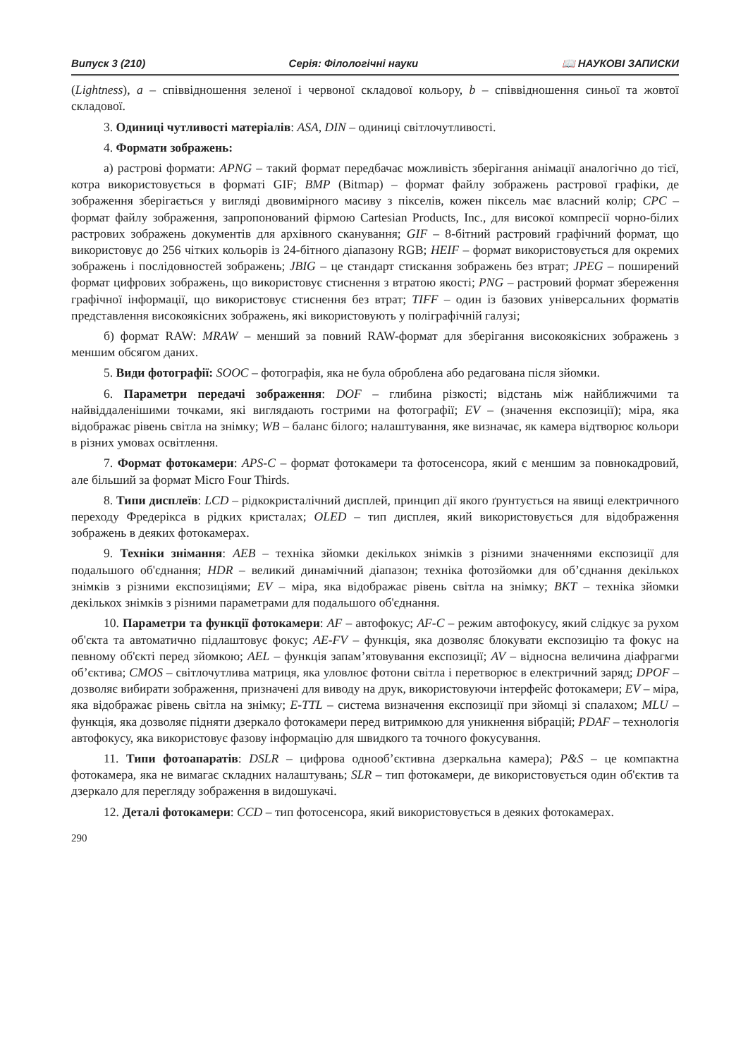Випуск 3 (210) Серія: Філологічні науки 📖 НАУКОВІ ЗАПИСКИ
(Lightness), a – співвідношення зеленої і червоної складової кольору, b – співвідношення синьої та жовтої складової.
3. Одиниці чутливості матеріалів: ASA, DIN – одиниці світлочутливості.
4. Формати зображень:
а) растрові формати: APNG – такий формат передбачає можливість зберігання анімації аналогічно до тієї, котра використовується в форматі GIF; BMP (Bitmap) – формат файлу зображень растрової графіки, де зображення зберігається у вигляді двовимірного масиву з пікселів, кожен піксель має власний колір; CPC – формат файлу зображення, запропонований фірмою Cartesian Products, Inc., для високої компресії чорно-білих растрових зображень документів для архівного сканування; GIF – 8-бітний растровий графічний формат, що використовує до 256 чітких кольорів із 24-бітного діапазону RGB; HEIF – формат використовується для окремих зображень і послідовностей зображень; JBIG – це стандарт стискання зображень без втрат; JPEG – поширений формат цифрових зображень, що використовує стиснення з втратою якості; PNG – растровий формат збереження графічної інформації, що використовує стиснення без втрат; TIFF – один із базових універсальних форматів представлення високоякісних зображень, які використовують у поліграфічній галузі;
б) формат RAW: MRAW – менший за повний RAW-формат для зберігання високоякісних зображень з меншим обсягом даних.
5. Види фотографії: SOOC – фотографія, яка не була оброблена або редагована після зйомки.
6. Параметри передачі зображення: DOF – глибина різкості; відстань між найближчими та найвіддаленішими точками, які виглядають гострими на фотографії; EV – (значення експозиції); міра, яка відображає рівень світла на знімку; WB – баланс білого; налаштування, яке визначає, як камера відтворює кольори в різних умовах освітлення.
7. Формат фотокамери: APS-C – формат фотокамери та фотосенсора, який є меншим за повнокадровий, але більший за формат Micro Four Thirds.
8. Типи дисплеїв: LCD – рідкокристалічний дисплей, принцип дії якого ґрунтується на явищі електричного переходу Фредерікса в рідких кристалах; OLED – тип дисплея, який використовується для відображення зображень в деяких фотокамерах.
9. Техніки знімання: AEB – техніка зйомки декількох знімків з різними значеннями експозиції для подальшого об'єднання; HDR – великий динамічний діапазон; техніка фотозйомки для об’єднання декількох знімків з різними експозиціями; EV – міра, яка відображає рівень світла на знімку; BKT – техніка зйомки декількох знімків з різними параметрами для подальшого об'єднання.
10. Параметри та функції фотокамери: AF – автофокус; AF-C – режим автофокусу, який слідкує за рухом об'єкта та автоматично підлаштовує фокус; AE-FV – функція, яка дозволяє блокувати експозицію та фокус на певному об'єкті перед зйомкою; AEL – функція запам’ятовування експозиції; AV – відносна величина діафрагми об’єктива; CMOS – світлочутлива матриця, яка уловлює фотони світла і перетворює в електричний заряд; DPOF – дозволяє вибирати зображення, призначені для виводу на друк, використовуючи інтерфейс фотокамери; EV – міра, яка відображає рівень світла на знімку; E-TTL – система визначення експозиції при зйомці зі спалахом; MLU – функція, яка дозволяє підняти дзеркало фотокамери перед витримкою для уникнення вібрацій; PDAF – технологія автофокусу, яка використовує фазову інформацію для швидкого та точного фокусування.
11. Типи фотоапаратів: DSLR – цифрова однооб’єктивна дзеркальна камера); P&S – це компактна фотокамера, яка не вимагає складних налаштувань; SLR – тип фотокамери, де використовується один об'єктив та дзеркало для перегляду зображення в видошукачі.
12. Деталі фотокамери: CCD – тип фотосенсора, який використовується в деяких фотокамерах.
290